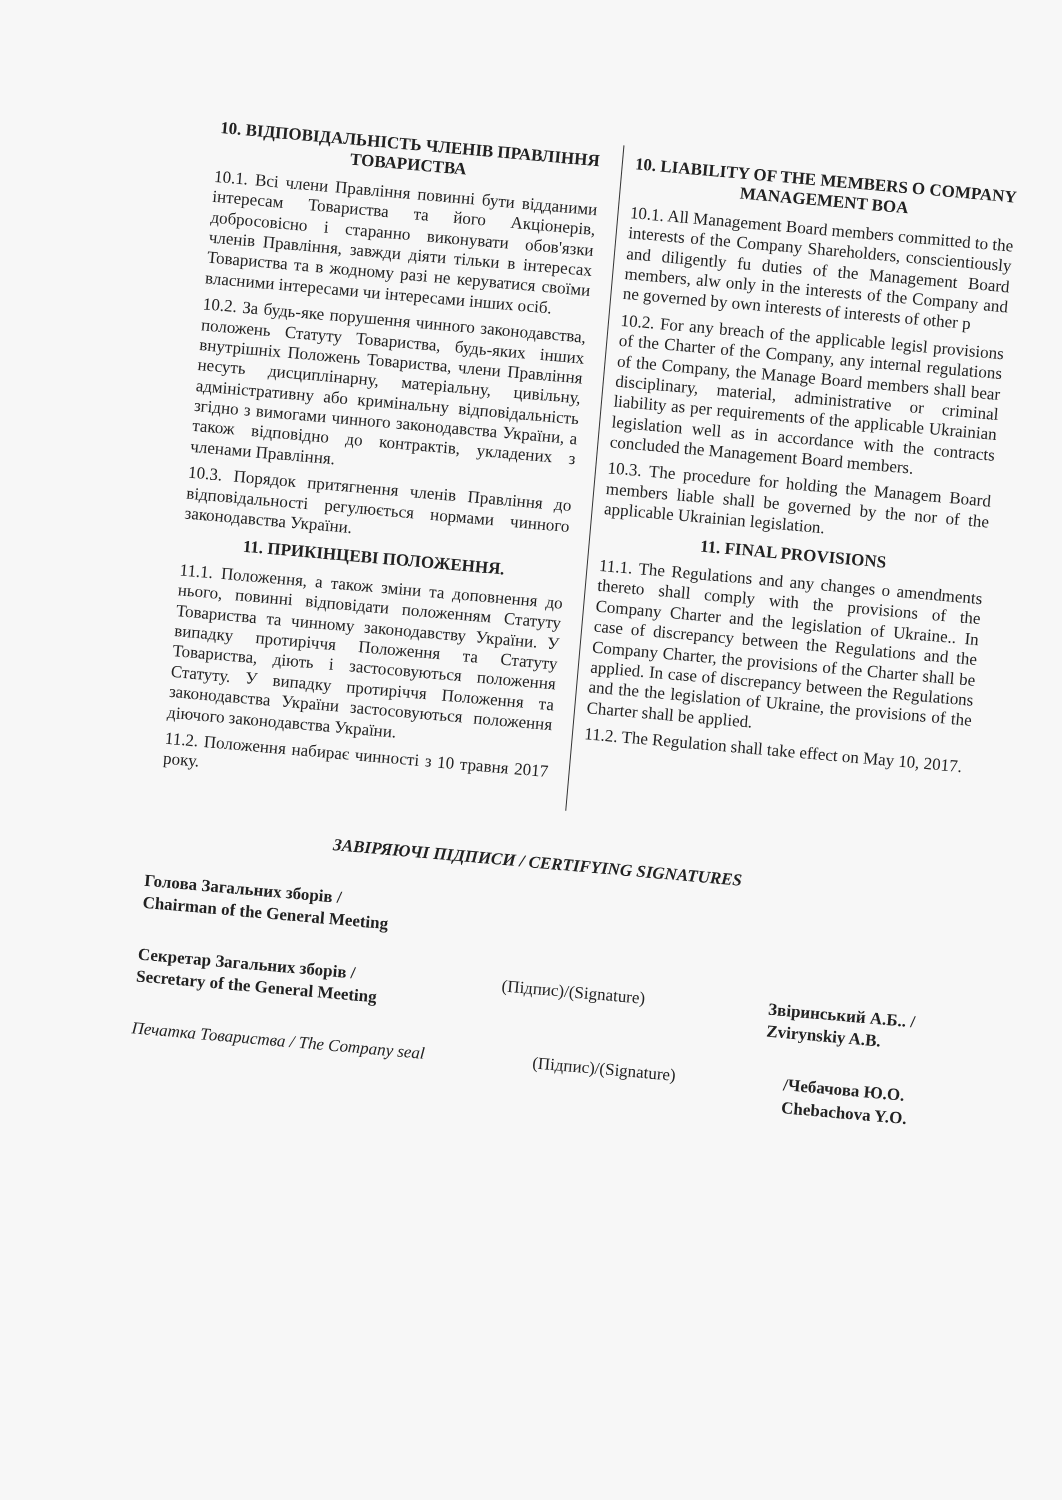10. ВІДПОВІДАЛЬНІСТЬ ЧЛЕНІВ ПРАВЛІННЯ ТОВАРИСТВА
10.1. Всі члени Правління повинні бути відданими інтересам Товариства та його Акціонерів, добросовісно і старанно виконувати обов'язки членів Правління, завжди діяти тільки в інтересах Товариства та в жодному разі не керуватися своїми власними інтересами чи інтересами інших осіб.
10.2. За будь-яке порушення чинного законодавства, положень Статуту Товариства, будь-яких інших внутрішніх Положень Товариства, члени Правління несуть дисциплінарну, матеріальну, цивільну, адміністративну або кримінальну відповідальність згідно з вимогами чинного законодавства України, а також відповідно до контрактів, укладених з членами Правління.
10.3. Порядок притягнення членів Правління до відповідальності регулюється нормами чинного законодавства України.
11. ПРИКІНЦЕВІ ПОЛОЖЕННЯ.
11.1. Положення, а також зміни та доповнення до нього, повинні відповідати положенням Статуту Товариства та чинному законодавству України. У випадку протиріччя Положення та Статуту Товариства, діють і застосовуються положення Статуту. У випадку протиріччя Положення та законодавства України застосовуються положення діючого законодавства України.
11.2. Положення набирає чинності з 10 травня 2017 року.
10. LIABILITY OF THE MEMBERS O COMPANY MANAGEMENT BOA
10.1. All Management Board members committed to the interests of the Company Shareholders, conscientiously and diligently fu duties of the Management Board members, alw only in the interests of the Company and ne governed by own interests of interests of other p
10.2. For any breach of the applicable legisl provisions of the Charter of the Company, any internal regulations of the Company, the Manage Board members shall bear disciplinary, material, administrative or criminal liability as per requirements of the applicable Ukrainian legislation well as in accordance with the contracts concluded the Management Board members.
10.3. The procedure for holding the Managem Board members liable shall be governed by the nor of the applicable Ukrainian legislation.
11. FINAL PROVISIONS
11.1. The Regulations and any changes o amendments thereto shall comply with the provisions of the Company Charter and the legislation of Ukraine.. In case of discrepancy between the Regulations and the Company Charter, the provisions of the Charter shall be applied. In case of discrepancy between the Regulations and the the legislation of Ukraine, the provisions of the Charter shall be applied.
11.2. The Regulation shall take effect on May 10, 2017.
ЗАВІРЯЮЧІ ПІДПИСИ / CERTIFYING SIGNATURES
Голова Загальних зборів /
Chairman of the General Meeting
Секретар Загальних зборів /
Secretary of the General Meeting
(Підпис)/(Signature)
Звіринський А.Б.. /
Zvirynskiy A.B.
Печатка Товариства / The Company seal
(Підпис)/(Signature)
/Чебачова Ю.О.
Chebachova Y.O.